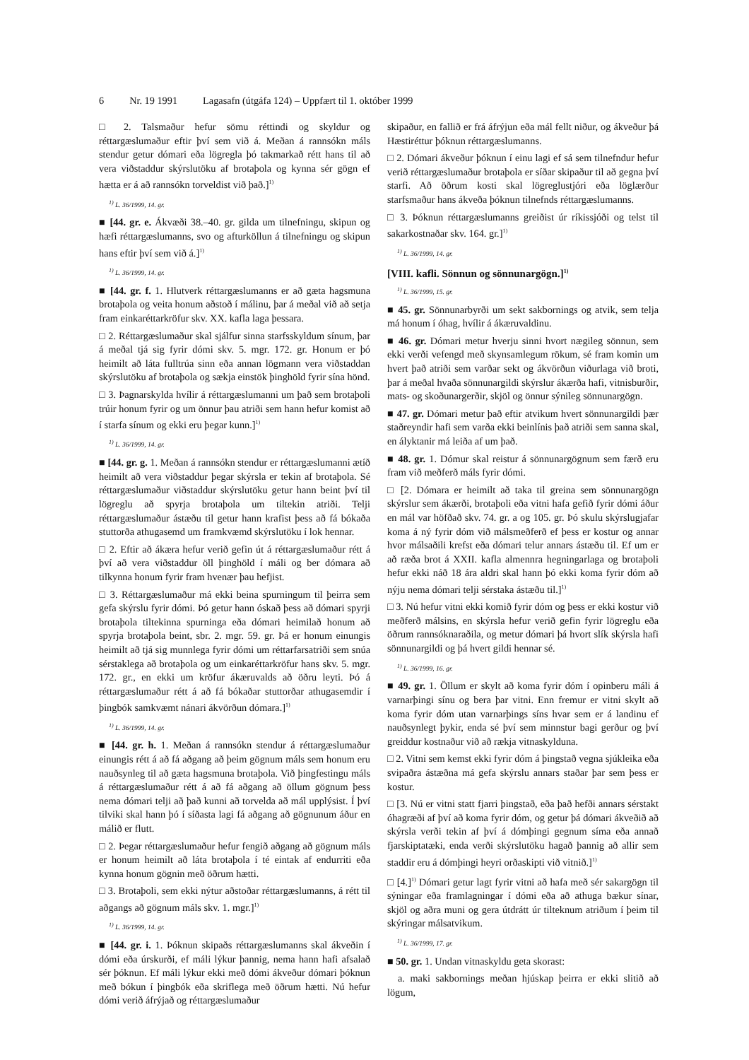6 Nr. 19 1991 Lagasafn (útgáfa 124) – Uppfært til 1. október 1999
□ 2. Talsmaður hefur sömu réttindi og skyldur og réttargæslumaður eftir því sem við á. Meðan á rannsókn máls stendur getur dómari eða lögregla þó takmarkað rétt hans til að vera viðstaddur skýrslutöku af brotaþola og kynna sér gögn ef hætta er á að rannsókn torveldist við það.]<sup>1)</sup>
<sup>1)</sup> L. 36/1999, 14. gr.
■ [44. gr. e. Ákvæði 38.–40. gr. gilda um tilnefningu, skipun og hæfi réttargæslumanns, svo og afturköllun á tilnefningu og skipun hans eftir því sem við á.]<sup>1)</sup>
<sup>1)</sup> L. 36/1999, 14. gr.
■ [44. gr. f. 1. Hlutverk réttargæslumanns er að gæta hagsmuna brotaþola og veita honum aðstoð í málinu, þar á meðal við að setja fram einkaréttarkröfur skv. XX. kafla laga þessara.
□ 2. Réttargæslumaður skal sjálfur sinna starfsskyldum sínum, þar á meðal tjá sig fyrir dómi skv. 5. mgr. 172. gr. Honum er þó heimilt að láta fulltrúa sinn eða annan lögmann vera viðstaddan skýrslutöku af brotaþola og sækja einstök þinghöld fyrir sína hönd.
□ 3. Þagnarskylda hvílir á réttargæslumanni um það sem brotaþoli trúir honum fyrir og um önnur þau atriði sem hann hefur komist að í starfa sínum og ekki eru þegar kunn.]<sup>1)</sup>
<sup>1)</sup> L. 36/1999, 14. gr.
■ [44. gr. g. 1. Meðan á rannsókn stendur er réttargæslumanni ætíð heimilt að vera viðstaddur þegar skýrsla er tekin af brotaþola. Sé réttargæslumaður viðstaddur skýrslutöku getur hann beint því til lögreglu að spyrja brotaþola um tiltekin atriði. Telji réttargæslumaður ástæðu til getur hann krafist þess að fá bókaða stuttorða athugasemd um framkvæmd skýrslutöku í lok hennar.
□ 2. Eftir að ákæra hefur verið gefin út á réttargæslumaður rétt á því að vera viðstaddur öll þinghöld í máli og ber dómara að tilkynna honum fyrir fram hvenær þau hefjist.
□ 3. Réttargæslumaður má ekki beina spurningum til þeirra sem gefa skýrslu fyrir dómi. Þó getur hann óskað þess að dómari spyrji brotaþola tiltekinna spurninga eða dómari heimilað honum að spyrja brotaþola beint, sbr. 2. mgr. 59. gr. Þá er honum einungis heimilt að tjá sig munnlega fyrir dómi um réttarfarsatriði sem snúa sérstaklega að brotaþola og um einkaréttarkröfur hans skv. 5. mgr. 172. gr., en ekki um kröfur ákæruvalds að öðru leyti. Þó á réttargæslumaður rétt á að fá bókaðar stuttorðar athugasemdir í þingbók samkvæmt nánari ákvörðun dómara.]<sup>1)</sup>
<sup>1)</sup> L. 36/1999, 14. gr.
■ [44. gr. h. 1. Meðan á rannsókn stendur á réttargæslumaður einungis rétt á að fá aðgang að þeim gögnum máls sem honum eru nauðsynleg til að gæta hagsmuna brotaþola. Við þingfestingu máls á réttargæslumaður rétt á að fá aðgang að öllum gögnum þess nema dómari telji að það kunni að torvelda að mál upplýsist. Í því tilviki skal hann þó í síðasta lagi fá aðgang að gögnunum áður en málið er flutt.
□ 2. Þegar réttargæslumaður hefur fengið aðgang að gögnum máls er honum heimilt að láta brotaþola í té eintak af endurriti eða kynna honum gögnin með öðrum hætti.
□ 3. Brotaþoli, sem ekki nýtur aðstoðar réttargæslumanns, á rétt til aðgangs að gögnum máls skv. 1. mgr.]<sup>1)</sup>
<sup>1)</sup> L. 36/1999, 14. gr.
■ [44. gr. i. 1. Þóknun skipaðs réttargæslumanns skal ákveðin í dómi eða úrskurði, ef máli lýkur þannig, nema hann hafi afsalað sér þóknun. Ef máli lýkur ekki með dómi ákveður dómari þóknun með bókun í þingbók eða skriflega með öðrum hætti. Nú hefur dómi verið áfrýjað og réttargæslumaður
skipaður, en fallið er frá áfrýjun eða mál fellt niður, og ákveður þá Hæstiréttur þóknun réttargæslumanns.
□ 2. Dómari ákveður þóknun í einu lagi ef sá sem tilnefndur hefur verið réttargæslumaður brotaþola er síðar skipaður til að gegna því starfi. Að öðrum kosti skal lögreglustjóri eða löglærður starfsmaður hans ákveða þóknun tilnefnds réttargæslumanns.
□ 3. Þóknun réttargæslumanns greiðist úr ríkissjóði og telst til sakarkostnaðar skv. 164. gr.]<sup>1)</sup>
<sup>1)</sup> L. 36/1999, 14. gr.
[VIII. kafli. Sönnun og sönnunargögn.]<sup>1)</sup>
<sup>1)</sup> L. 36/1999, 15. gr.
■ 45. gr. Sönnunarbyrði um sekt sakbornings og atvik, sem telja má honum í óhag, hvílir á ákæruvaldinu.
■ 46. gr. Dómari metur hverju sinni hvort nægileg sönnun, sem ekki verði vefengd með skynsamlegum rökum, sé fram komin um hvert það atriði sem varðar sekt og ákvörðun viðurlaga við broti, þar á meðal hvaða sönnunargildi skýrslur ákærða hafi, vitnisburðir, mats- og skoðunargerðir, skjöl og önnur sýnileg sönnunargögn.
■ 47. gr. Dómari metur það eftir atvikum hvert sönnunargildi þær staðreyndir hafi sem varða ekki beinlínis það atriði sem sanna skal, en ályktanir má leiða af um það.
■ 48. gr. 1. Dómur skal reistur á sönnunargögnum sem færð eru fram við meðferð máls fyrir dómi.
□ [2. Dómara er heimilt að taka til greina sem sönnunargögn skýrslur sem ákærði, brotaþoli eða vitni hafa gefið fyrir dómi áður en mál var höfðað skv. 74. gr. a og 105. gr. Þó skulu skýrslugjafar koma á ný fyrir dóm við málsmeðferð ef þess er kostur og annar hvor málsaðili krefst eða dómari telur annars ástæðu til. Ef um er að ræða brot á XXII. kafla almennra hegningarlaga og brotaþoli hefur ekki náð 18 ára aldri skal hann þó ekki koma fyrir dóm að nýju nema dómari telji sérstaka ástæðu til.]<sup>1)</sup>
□ 3. Nú hefur vitni ekki komið fyrir dóm og þess er ekki kostur við meðferð málsins, en skýrsla hefur verið gefin fyrir lögreglu eða öðrum rannsóknaraðila, og metur dómari þá hvort slík skýrsla hafi sönnunargildi og þá hvert gildi hennar sé.
<sup>1)</sup> L. 36/1999, 16. gr.
■ 49. gr. 1. Öllum er skylt að koma fyrir dóm í opinberu máli á varnarþingi sínu og bera þar vitni. Enn fremur er vitni skylt að koma fyrir dóm utan varnarþings síns hvar sem er á landinu ef nauðsynlegt þykir, enda sé því sem minnstur bagi gerður og því greiddur kostnaður við að rækja vitnaskylduna.
□ 2. Vitni sem kemst ekki fyrir dóm á þingstað vegna sjúkleika eða svipaðra ástæðna má gefa skýrslu annars staðar þar sem þess er kostur.
□ [3. Nú er vitni statt fjarri þingstað, eða það hefði annars sérstakt óhagræði af því að koma fyrir dóm, og getur þá dómari ákveðið að skýrsla verði tekin af því á dómþingi gegnum síma eða annað fjarskiptatæki, enda verði skýrslutöku hagað þannig að allir sem staddir eru á dómþingi heyri orðaskipti við vitnið.]<sup>1)</sup>
□ [4.]<sup>1)</sup> Dómari getur lagt fyrir vitni að hafa með sér sakargögn til sýningar eða framlagningar í dómi eða að athuga bækur sínar, skjöl og aðra muni og gera útdrátt úr tilteknum atriðum í þeim til skýringar málsatvikum.
<sup>1)</sup> L. 36/1999, 17. gr.
■ 50. gr. 1. Undan vitnaskyldu geta skorast:
a. maki sakbornings meðan hjúskap þeirra er ekki slitið að lögum,